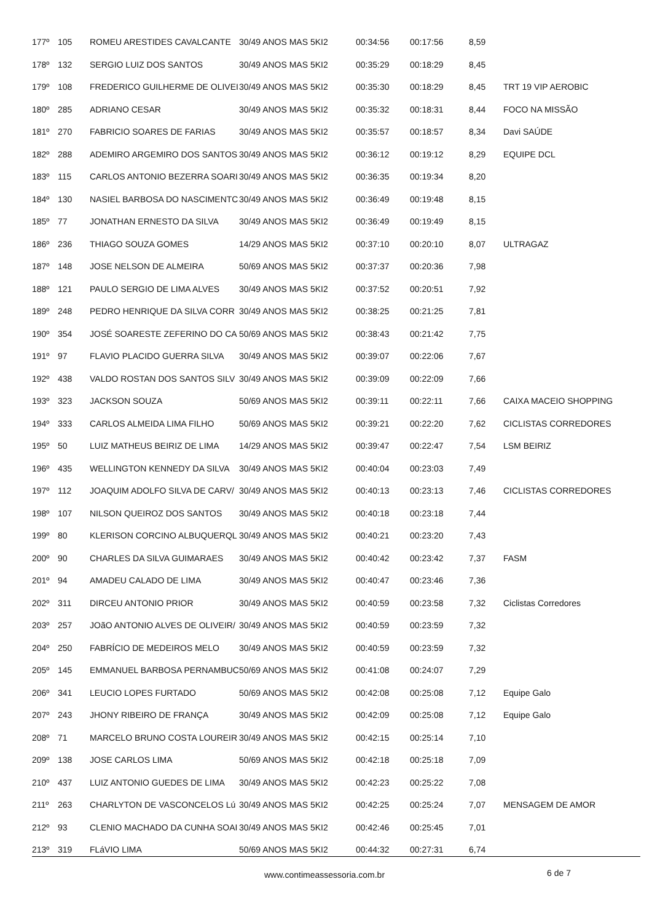| 177º | 105 | ROMEU ARESTIDES CAVALCANTE | 30/49 ANOS MAS 5KI2 | 00:34:56 | 00:17:56 | 8,59 | |
| 178º | 132 | SERGIO LUIZ DOS SANTOS | 30/49 ANOS MAS 5KI2 | 00:35:29 | 00:18:29 | 8,45 | |
| 179º | 108 | FREDERICO GUILHERME DE OLIVEI | 30/49 ANOS MAS 5KI2 | 00:35:30 | 00:18:29 | 8,45 | TRT 19 VIP AEROBIC |
| 180º | 285 | ADRIANO CESAR | 30/49 ANOS MAS 5KI2 | 00:35:32 | 00:18:31 | 8,44 | FOCO NA MISSÃO |
| 181º | 270 | FABRICIO SOARES DE FARIAS | 30/49 ANOS MAS 5KI2 | 00:35:57 | 00:18:57 | 8,34 | Davi SAÚDE |
| 182º | 288 | ADEMIRO ARGEMIRO DOS SANTOS | 30/49 ANOS MAS 5KI2 | 00:36:12 | 00:19:12 | 8,29 | EQUIPE DCL |
| 183º | 115 | CARLOS ANTONIO BEZERRA SOARI | 30/49 ANOS MAS 5KI2 | 00:36:35 | 00:19:34 | 8,20 | |
| 184º | 130 | NASIEL BARBOSA DO NASCIMENTC | 30/49 ANOS MAS 5KI2 | 00:36:49 | 00:19:48 | 8,15 | |
| 185º | 77 | JONATHAN ERNESTO DA SILVA | 30/49 ANOS MAS 5KI2 | 00:36:49 | 00:19:49 | 8,15 | |
| 186º | 236 | THIAGO SOUZA GOMES | 14/29 ANOS MAS 5KI2 | 00:37:10 | 00:20:10 | 8,07 | ULTRAGAZ |
| 187º | 148 | JOSE NELSON DE ALMEIRA | 50/69 ANOS MAS 5KI2 | 00:37:37 | 00:20:36 | 7,98 | |
| 188º | 121 | PAULO SERGIO DE LIMA ALVES | 30/49 ANOS MAS 5KI2 | 00:37:52 | 00:20:51 | 7,92 | |
| 189º | 248 | PEDRO HENRIQUE DA SILVA CORR | 30/49 ANOS MAS 5KI2 | 00:38:25 | 00:21:25 | 7,81 | |
| 190º | 354 | JOSÉ SOARESTE ZEFERINO DO CA | 50/69 ANOS MAS 5KI2 | 00:38:43 | 00:21:42 | 7,75 | |
| 191º | 97 | FLAVIO PLACIDO GUERRA SILVA | 30/49 ANOS MAS 5KI2 | 00:39:07 | 00:22:06 | 7,67 | |
| 192º | 438 | VALDO ROSTAN DOS SANTOS SILV | 30/49 ANOS MAS 5KI2 | 00:39:09 | 00:22:09 | 7,66 | |
| 193º | 323 | JACKSON SOUZA | 50/69 ANOS MAS 5KI2 | 00:39:11 | 00:22:11 | 7,66 | CAIXA MACEIO SHOPPING |
| 194º | 333 | CARLOS ALMEIDA LIMA FILHO | 50/69 ANOS MAS 5KI2 | 00:39:21 | 00:22:20 | 7,62 | CICLISTAS CORREDORES |
| 195º | 50 | LUIZ MATHEUS BEIRIZ DE LIMA | 14/29 ANOS MAS 5KI2 | 00:39:47 | 00:22:47 | 7,54 | LSM BEIRIZ |
| 196º | 435 | WELLINGTON KENNEDY DA SILVA | 30/49 ANOS MAS 5KI2 | 00:40:04 | 00:23:03 | 7,49 | |
| 197º | 112 | JOAQUIM ADOLFO SILVA DE CARV/ | 30/49 ANOS MAS 5KI2 | 00:40:13 | 00:23:13 | 7,46 | CICLISTAS CORREDORES |
| 198º | 107 | NILSON QUEIROZ DOS SANTOS | 30/49 ANOS MAS 5KI2 | 00:40:18 | 00:23:18 | 7,44 | |
| 199º | 80 | KLERISON CORCINO ALBUQUERQL | 30/49 ANOS MAS 5KI2 | 00:40:21 | 00:23:20 | 7,43 | |
| 200º | 90 | CHARLES DA SILVA GUIMARAES | 30/49 ANOS MAS 5KI2 | 00:40:42 | 00:23:42 | 7,37 | FASM |
| 201º | 94 | AMADEU CALADO DE LIMA | 30/49 ANOS MAS 5KI2 | 00:40:47 | 00:23:46 | 7,36 | |
| 202º | 311 | DIRCEU ANTONIO PRIOR | 30/49 ANOS MAS 5KI2 | 00:40:59 | 00:23:58 | 7,32 | Ciclistas Corredores |
| 203º | 257 | JOãO ANTONIO ALVES DE OLIVEIR/ | 30/49 ANOS MAS 5KI2 | 00:40:59 | 00:23:59 | 7,32 | |
| 204º | 250 | FABRÍCIO DE MEDEIROS MELO | 30/49 ANOS MAS 5KI2 | 00:40:59 | 00:23:59 | 7,32 | |
| 205º | 145 | EMMANUEL BARBOSA PERNAMBUC | 50/69 ANOS MAS 5KI2 | 00:41:08 | 00:24:07 | 7,29 | |
| 206º | 341 | LEUCIO LOPES FURTADO | 50/69 ANOS MAS 5KI2 | 00:42:08 | 00:25:08 | 7,12 | Equipe Galo |
| 207º | 243 | JHONY RIBEIRO DE FRANÇA | 30/49 ANOS MAS 5KI2 | 00:42:09 | 00:25:08 | 7,12 | Equipe Galo |
| 208º | 71 | MARCELO BRUNO COSTA LOUREIR | 30/49 ANOS MAS 5KI2 | 00:42:15 | 00:25:14 | 7,10 | |
| 209º | 138 | JOSE CARLOS LIMA | 50/69 ANOS MAS 5KI2 | 00:42:18 | 00:25:18 | 7,09 | |
| 210º | 437 | LUIZ ANTONIO GUEDES DE LIMA | 30/49 ANOS MAS 5KI2 | 00:42:23 | 00:25:22 | 7,08 | |
| 211º | 263 | CHARLYTON DE VASCONCELOS Lú | 30/49 ANOS MAS 5KI2 | 00:42:25 | 00:25:24 | 7,07 | MENSAGEM DE AMOR |
| 212º | 93 | CLENIO MACHADO DA CUNHA SOAI | 30/49 ANOS MAS 5KI2 | 00:42:46 | 00:25:45 | 7,01 | |
| 213º | 319 | FLáVIO LIMA | 50/69 ANOS MAS 5KI2 | 00:44:32 | 00:27:31 | 6,74 | |
www.contimeassessoria.com.br 6 de 7